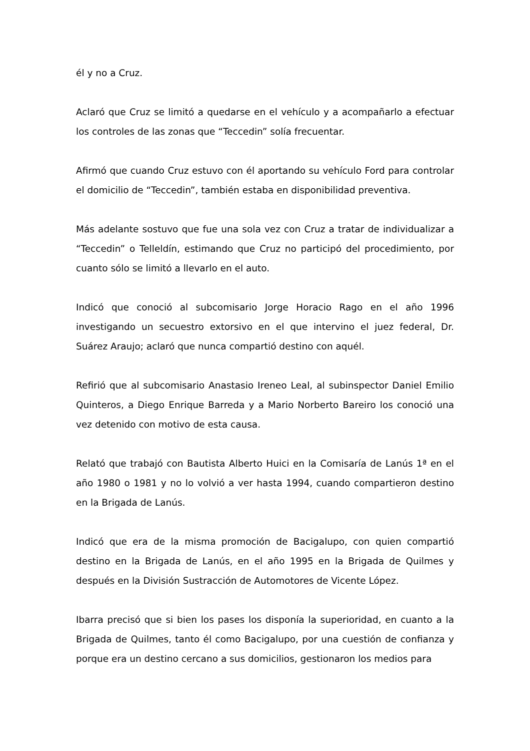él y no a Cruz.
Aclaró que Cruz se limitó a quedarse en el vehículo y a acompañarlo a efectuar los controles de las zonas que “Teccedin” solía frecuentar.
Afirmó que cuando Cruz estuvo con él aportando su vehículo Ford para controlar el domicilio de “Teccedin”, también estaba en disponibilidad preventiva.
Más adelante sostuvo que fue una sola vez con Cruz a tratar de individualizar a “Teccedin” o Telleldín, estimando que Cruz no participó del procedimiento, por cuanto sólo se limitó a llevarlo en el auto.
Indicó que conoció al subcomisario Jorge Horacio Rago en el año 1996 investigando un secuestro extorsivo en el que intervino el juez federal, Dr. Suárez Araujo; aclaró que nunca compartió destino con aquél.
Refirió que al subcomisario Anastasio Ireneo Leal, al subinspector Daniel Emilio Quinteros, a Diego Enrique Barreda y a Mario Norberto Bareiro los conoció una vez detenido con motivo de esta causa.
Relató que trabajó con Bautista Alberto Huici en la Comisaría de Lanús 1ª en el año 1980 o 1981 y no lo volvió a ver hasta 1994, cuando compartieron destino en la Brigada de Lanús.
Indicó que era de la misma promoción de Bacigalupo, con quien compartió destino en la Brigada de Lanús, en el año 1995 en la Brigada de Quilmes y después en la División Sustracción de Automotores de Vicente López.
Ibarra precisó que si bien los pases los disponía la superioridad, en cuanto a la Brigada de Quilmes, tanto él como Bacigalupo, por una cuestión de confianza y porque era un destino cercano a sus domicilios, gestionaron los medios para